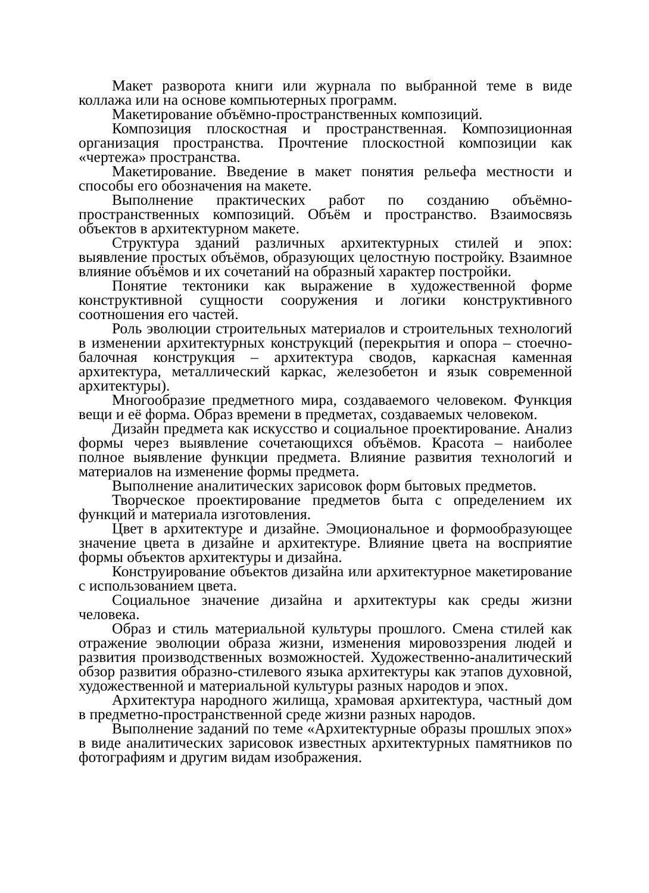Макет разворота книги или журнала по выбранной теме в виде коллажа или на основе компьютерных программ.
Макетирование объёмно-пространственных композиций.
Композиция плоскостная и пространственная. Композиционная организация пространства. Прочтение плоскостной композиции как «чертежа» пространства.
Макетирование. Введение в макет понятия рельефа местности и способы его обозначения на макете.
Выполнение практических работ по созданию объёмно-пространственных композиций. Объём и пространство. Взаимосвязь объектов в архитектурном макете.
Структура зданий различных архитектурных стилей и эпох: выявление простых объёмов, образующих целостную постройку. Взаимное влияние объёмов и их сочетаний на образный характер постройки.
Понятие тектоники как выражение в художественной форме конструктивной сущности сооружения и логики конструктивного соотношения его частей.
Роль эволюции строительных материалов и строительных технологий в изменении архитектурных конструкций (перекрытия и опора – стоечно-балочная конструкция – архитектура сводов, каркасная каменная архитектура, металлический каркас, железобетон и язык современной архитектуры).
Многообразие предметного мира, создаваемого человеком. Функция вещи и её форма. Образ времени в предметах, создаваемых человеком.
Дизайн предмета как искусство и социальное проектирование. Анализ формы через выявление сочетающихся объёмов. Красота – наиболее полное выявление функции предмета. Влияние развития технологий и материалов на изменение формы предмета.
Выполнение аналитических зарисовок форм бытовых предметов.
Творческое проектирование предметов быта с определением их функций и материала изготовления.
Цвет в архитектуре и дизайне. Эмоциональное и формообразующее значение цвета в дизайне и архитектуре. Влияние цвета на восприятие формы объектов архитектуры и дизайна.
Конструирование объектов дизайна или архитектурное макетирование с использованием цвета.
Социальное значение дизайна и архитектуры как среды жизни человека.
Образ и стиль материальной культуры прошлого. Смена стилей как отражение эволюции образа жизни, изменения мировоззрения людей и развития производственных возможностей. Художественно-аналитический обзор развития образно-стилевого языка архитектуры как этапов духовной, художественной и материальной культуры разных народов и эпох.
Архитектура народного жилища, храмовая архитектура, частный дом в предметно-пространственной среде жизни разных народов.
Выполнение заданий по теме «Архитектурные образы прошлых эпох» в виде аналитических зарисовок известных архитектурных памятников по фотографиям и другим видам изображения.